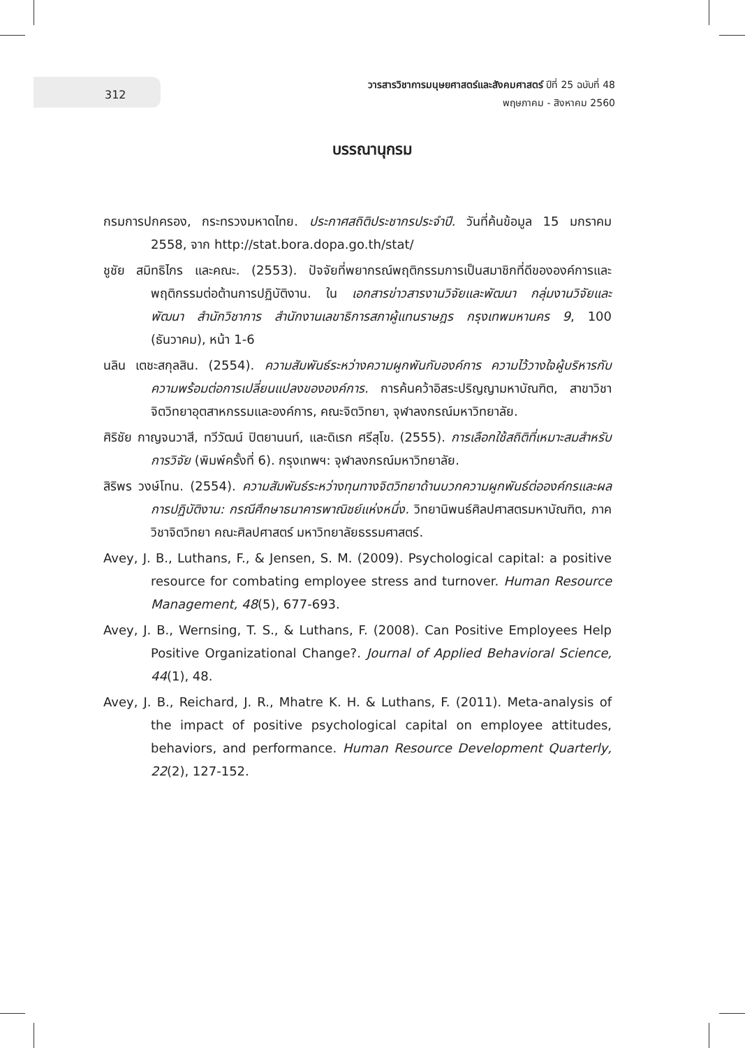312
วารสารวิชาการมนุษยศาสตร์และสังคมศาสตร์ ปีที่ 25 ฉบับที่ 48
พฤษภาคม - สิงหาคม 2560
บรรณานุกรม
กรมการปกครอง, กระทรวงมหาดไทย. ประกาศสถิติประชากรประจำปี. วันที่ค้นข้อมูล 15 มกราคม 2558, จาก http://stat.bora.dopa.go.th/stat/
ชูชัย สมิทธิไกร และคณะ. (2553). ปัจจัยที่พยากรณ์พฤติกรรมการเป็นสมาชิกที่ดีขององค์การและพฤติกรรมต่อต้านการปฏิบัติงาน. ใน เอกสารข่าวสารงานวิจัยและพัฒนา กลุ่มงานวิจัยและพัฒนา สำนักวิชาการ สำนักงานเลขาธิการสภาผู้แทนราษฎร กรุงเทพมหานคร 9, 100 (ธันวาคม), หน้า 1-6
นลิน เตชะสกุลสิน. (2554). ความสัมพันธ์ระหว่างความผูกพันกับองค์การ ความไว้วางใจผู้บริหารกับความพร้อมต่อการเปลี่ยนแปลงขององค์การ. การค้นคว้าอิสระปริญญามหาบัณฑิต, สาขาวิชาจิตวิทยาอุตสาหกรรมและองค์การ, คณะจิตวิทยา, จุฬาลงกรณ์มหาวิทยาลัย.
ศิริชัย กาญจนวาสี, ทวีวัฒน์ ปิตยานนท์, และดิเรก ศรีสุโข. (2555). การเลือกใช้สถิติที่เหมาะสมสำหรับการวิจัย (พิมพ์ครั้งที่ 6). กรุงเทพฯ: จุฬาลงกรณ์มหาวิทยาลัย.
สิริพร วงษ์โทน. (2554). ความสัมพันธ์ระหว่างทุนทางจิตวิทยาด้านบวกความผูกพันธ์ต่อองค์กรและผลการปฏิบัติงาน: กรณีศึกษาธนาคารพาณิชย์แห่งหนึ่ง. วิทยานิพนธ์ศิลปศาสตรมหาบัณฑิต, ภาควิชาจิตวิทยา คณะศิลปศาสตร์ มหาวิทยาลัยธรรมศาสตร์.
Avey, J. B., Luthans, F., & Jensen, S. M. (2009). Psychological capital: a positive resource for combating employee stress and turnover. Human Resource Management, 48(5), 677-693.
Avey, J. B., Wernsing, T. S., & Luthans, F. (2008). Can Positive Employees Help Positive Organizational Change?. Journal of Applied Behavioral Science, 44(1), 48.
Avey, J. B., Reichard, J. R., Mhatre K. H. & Luthans, F. (2011). Meta-analysis of the impact of positive psychological capital on employee attitudes, behaviors, and performance. Human Resource Development Quarterly, 22(2), 127-152.